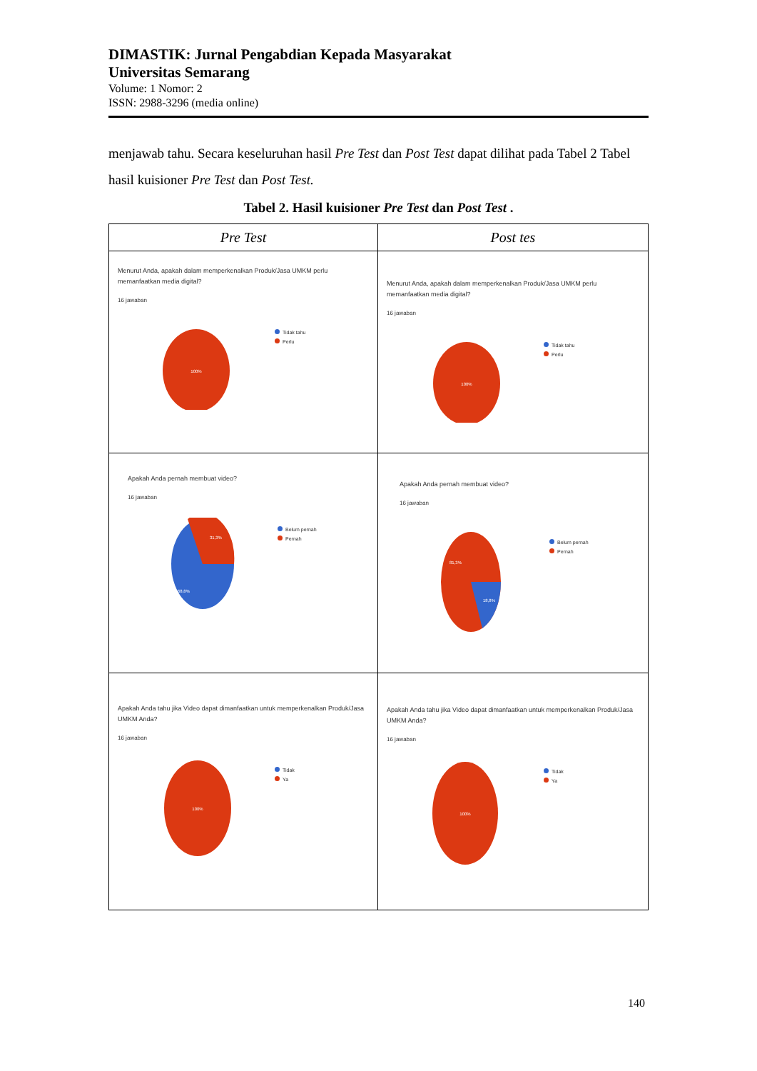DIMASTIK: Jurnal Pengabdian Kepada Masyarakat
Universitas Semarang
Volume: 1 Nomor: 2
ISSN: 2988-3296 (media online)
menjawab tahu. Secara keseluruhan hasil Pre Test dan Post Test dapat dilihat pada Tabel 2 Tabel hasil kuisioner Pre Test dan Post Test.
Tabel 2. Hasil kuisioner Pre Test dan Post Test .
| Pre Test | Post tes |
| --- | --- |
| Menurut Anda, apakah dalam memperkenalkan Produk/Jasa UMKM perlu memanfaatkan media digital? 16 jawaban 100% Tidak tahu Perlu | Menurut Anda, apakah dalam memperkenalkan Produk/Jasa UMKM perlu memanfaatkan media digital? 16 jawaban 100% Tidak tahu Perlu |
| Apakah Anda pernah membuat video? 16 jawaban 31,3% 68,8% Belum pernah Pernah | Apakah Anda pernah membuat video? 16 jawaban 81,3% 18,8% Belum pernah Pernah |
| Apakah Anda tahu jika Video dapat dimanfaatkan untuk memperkenalkan Produk/Jasa UMKM Anda? 16 jawaban 100% Tidak Ya | Apakah Anda tahu jika Video dapat dimanfaatkan untuk memperkenalkan Produk/Jasa UMKM Anda? 16 jawaban 100% Tidak Ya |
140